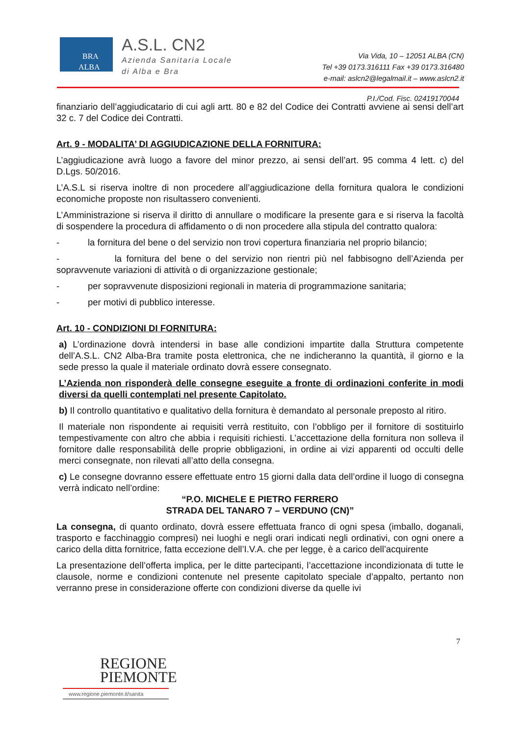BRA
ALBA
A.S.L. CN2
Azienda Sanitaria Locale
di Alba e Bra
Via Vida, 10 – 12051 ALBA (CN)
Tel +39 0173.316111 Fax +39 0173.316480
e-mail: aslcn2@legalmail.it – www.aslcn2.it
P.I./Cod. Fisc. 02419170044
finanziario dell’aggiudicatario di cui agli artt. 80 e 82 del Codice dei Contratti avviene ai sensi dell’art 32 c. 7 del Codice dei Contratti.
Art. 9 - MODALITA’ DI AGGIUDICAZIONE DELLA FORNITURA:
L’aggiudicazione avrà luogo a favore del minor prezzo, ai sensi dell’art. 95 comma 4 lett. c) del D.Lgs. 50/2016.
L’A.S.L si riserva inoltre di non procedere all’aggiudicazione della fornitura qualora le condizioni economiche proposte non risultassero convenienti.
L’Amministrazione si riserva il diritto di annullare o modificare la presente gara e si riserva la facoltà di sospendere la procedura di affidamento o di non procedere alla stipula del contratto qualora:
- la fornitura del bene o del servizio non trovi copertura finanziaria nel proprio bilancio;
- la fornitura del bene o del servizio non rientri più nel fabbisogno dell’Azienda per sopravvenute variazioni di attività o di organizzazione gestionale;
- per sopravvenute disposizioni regionali in materia di programmazione sanitaria;
- per motivi di pubblico interesse.
Art. 10 - CONDIZIONI DI FORNITURA:
a) L’ordinazione dovrà intendersi in base alle condizioni impartite dalla Struttura competente dell’A.S.L. CN2 Alba-Bra tramite posta elettronica, che ne indicheranno la quantità, il giorno e la sede presso la quale il materiale ordinato dovrà essere consegnato.
L’Azienda non risponderà delle consegne eseguite a fronte di ordinazioni conferite in modi diversi da quelli contemplati nel presente Capitolato.
b) Il controllo quantitativo e qualitativo della fornitura è demandato al personale preposto al ritiro.
Il materiale non rispondente ai requisiti verrà restituito, con l’obbligo per il fornitore di sostituirlo tempestivamente con altro che abbia i requisiti richiesti. L’accettazione della fornitura non solleva il fornitore dalle responsabilità delle proprie obbligazioni, in ordine ai vizi apparenti od occulti delle merci consegnate, non rilevati all’atto della consegna.
c) Le consegne dovranno essere effettuate entro 15 giorni dalla data dell’ordine il luogo di consegna verrà indicato nell’ordine:
“P.O. MICHELE E PIETRO FERRERO
STRADA DEL TANARO 7 – VERDUNO (CN)”
La consegna, di quanto ordinato, dovrà essere effettuata franco di ogni spesa (imballo, doganali, trasporto e facchinaggio compresi) nei luoghi e negli orari indicati negli ordinativi, con ogni onere a carico della ditta fornitrice, fatta eccezione dell’I.V.A. che per legge, è a carico dell’acquirente
La presentazione dell’offerta implica, per le ditte partecipanti, l’accettazione incondizionata di tutte le clausole, norme e condizioni contenute nel presente capitolato speciale d’appalto, pertanto non verranno prese in considerazione offerte con condizioni diverse da quelle ivi
7
REGIONE
PIEMONTE
www.regione.piemonte.it/sanita